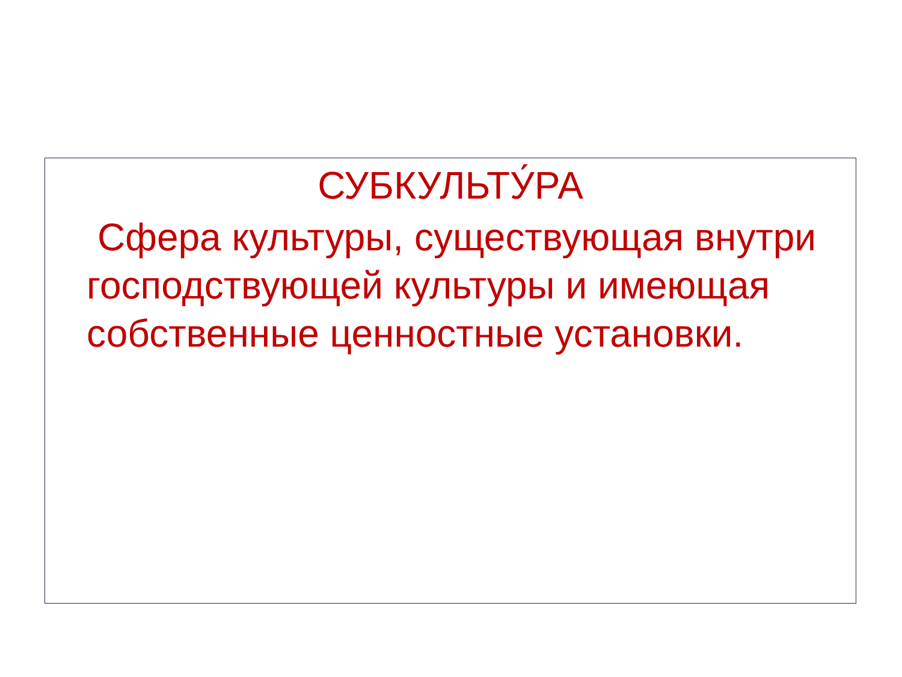СУБКУЛЬТУ́РА
Сфера культуры, существующая внутри господствующей культуры и имеющая собственные ценностные установки.